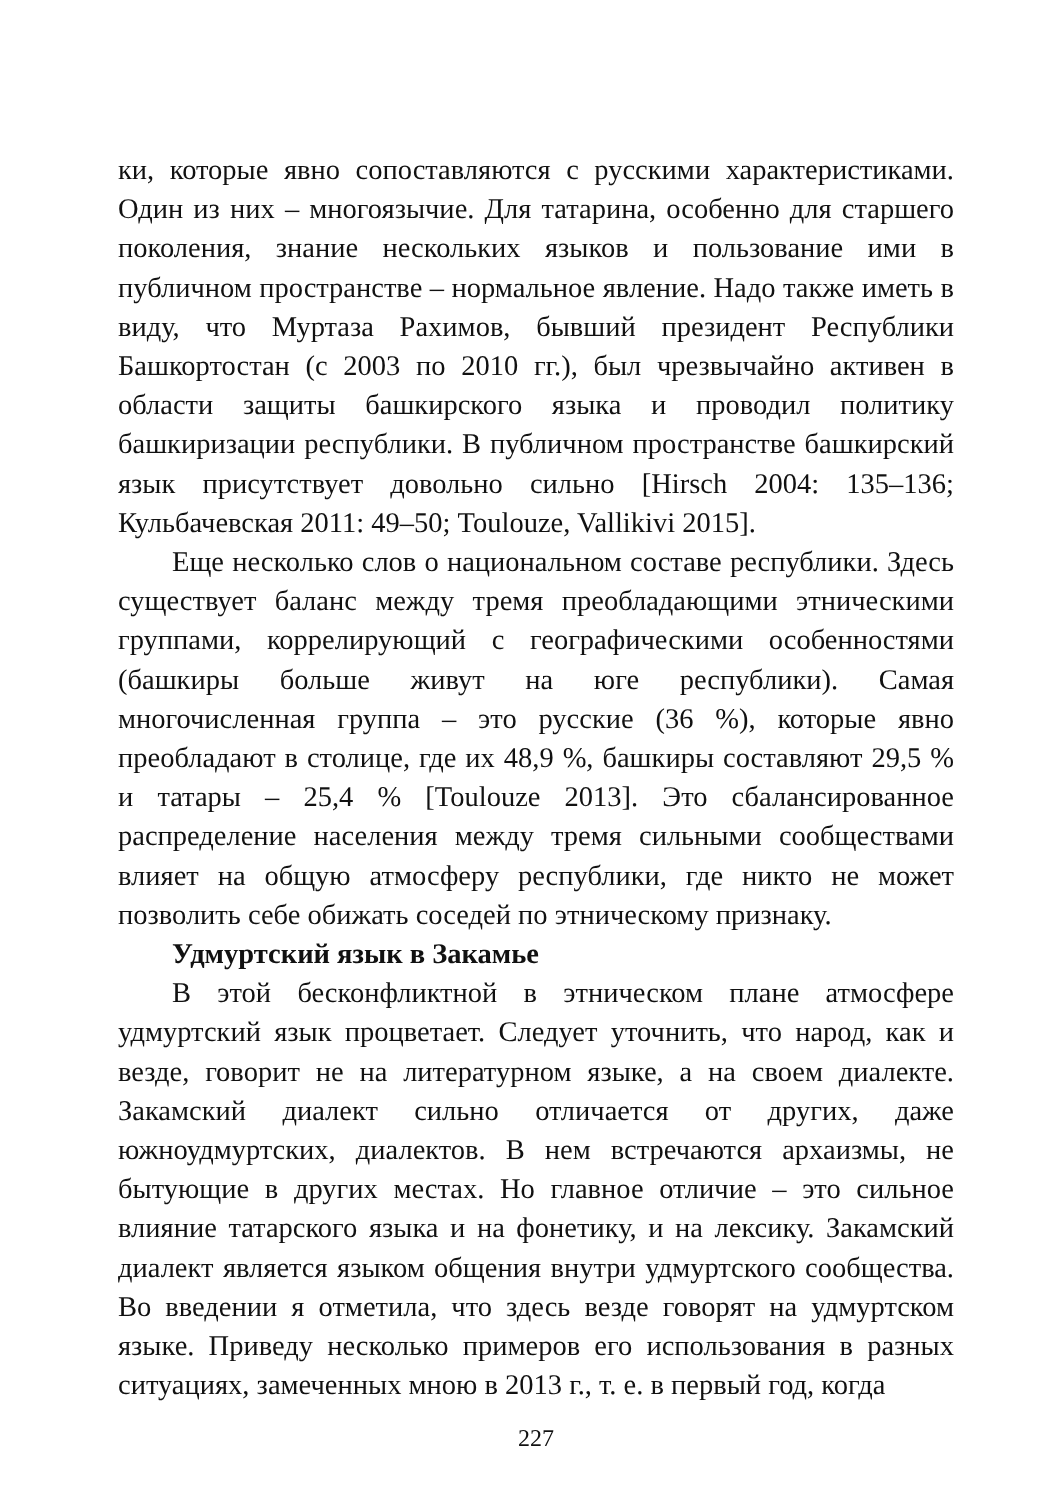ки, которые явно сопоставляются с русскими характеристиками. Один из них – многоязычие. Для татарина, особенно для старшего поколения, знание нескольких языков и пользование ими в публичном пространстве – нормальное явление. Надо также иметь в виду, что Муртаза Рахимов, бывший президент Республики Башкортостан (с 2003 по 2010 гг.), был чрезвычайно активен в области защиты башкирского языка и проводил политику башкиризации республики. В публичном пространстве башкирский язык присутствует довольно сильно [Hirsch 2004: 135–136; Кульбачевская 2011: 49–50; Toulouze, Vallikivi 2015].
Еще несколько слов о национальном составе республики. Здесь существует баланс между тремя преобладающими этническими группами, коррелирующий с географическими особенностями (башкиры больше живут на юге республики). Самая многочисленная группа – это русские (36 %), которые явно преобладают в столице, где их 48,9 %, башкиры составляют 29,5 % и татары – 25,4 % [Toulouze 2013]. Это сбалансированное распределение населения между тремя сильными сообществами влияет на общую атмосферу республики, где никто не может позволить себе обижать соседей по этническому признаку.
Удмуртский язык в Закамье
В этой бесконфликтной в этническом плане атмосфере удмуртский язык процветает. Следует уточнить, что народ, как и везде, говорит не на литературном языке, а на своем диалекте. Закамский диалект сильно отличается от других, даже южноудмуртских, диалектов. В нем встречаются архаизмы, не бытующие в других местах. Но главное отличие – это сильное влияние татарского языка и на фонетику, и на лексику. Закамский диалект является языком общения внутри удмуртского сообщества. Во введении я отметила, что здесь везде говорят на удмуртском языке. Приведу несколько примеров его использования в разных ситуациях, замеченных мною в 2013 г., т. е. в первый год, когда
227